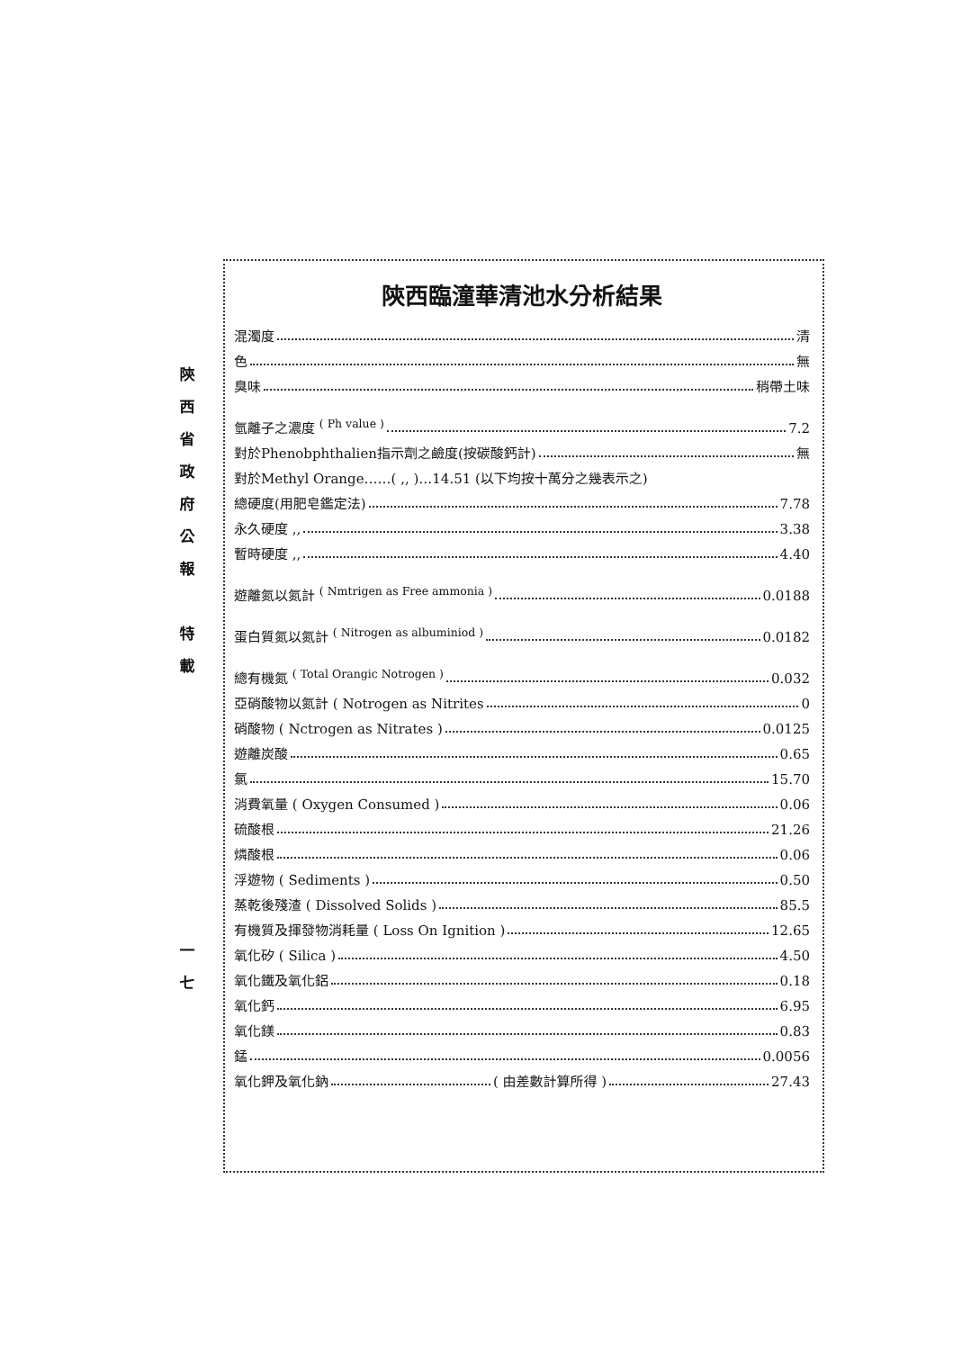陝
西
省
政
府
公
報
特
載
一
七
陝西臨潼華清池水分析結果
混濁度 清
色 無
臭味 稍帶土味
氫離子之濃度 <sup>( Ph value )</sup> 7.2
對於Phenobphthalien指示劑之鹼度(按碳酸鈣計) 無
對於Methyl Orange……( ,, )…14.51 (以下均按十萬分之幾表示之)
總硬度(用肥皂鑑定法) 7.78
永久硬度 ,, 3.38
暫時硬度 ,, 4.40
遊離氮以氮計 <sup>( Nmtrigen as Free ammonia )</sup> 0.0188
蛋白質氮以氮計 <sup>( Nitrogen as albuminiod )</sup> 0.0182
總有機氮 <sup>( Total Orangic Notrogen )</sup> 0.032
亞硝酸物以氮計 ( Notrogen as Nitrites 0
硝酸物 ( Nctrogen as Nitrates ) 0.0125
遊離炭酸 0.65
氯 15.70
消費氧量 ( Oxygen Consumed ) 0.06
硫酸根 21.26
燐酸根 0.06
浮遊物 ( Sediments ) 0.50
蒸乾後殘渣 ( Dissolved Solids ) 85.5
有機質及揮發物消耗量 ( Loss On Ignition ) 12.65
氧化矽 ( Silica ) 4.50
氧化鐵及氧化鋁 0.18
氧化鈣 6.95
氧化鎂 0.83
錳 0.0056
氧化鉀及氧化鈉 ( 由差數計算所得 ) 27.43